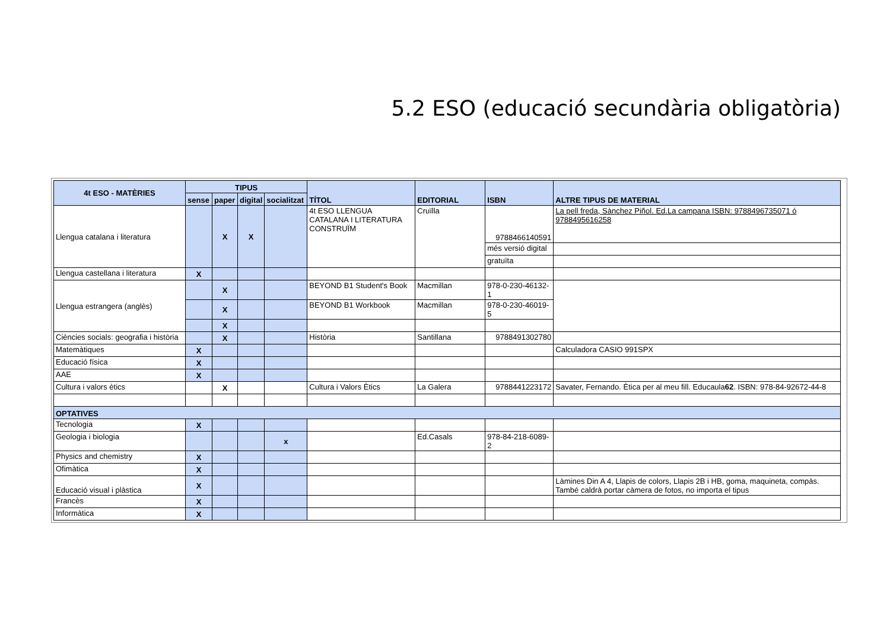5.2 ESO (educació secundària obligatòria)
| 4t ESO - MATÈRIES | TIPUS | | | | TÍTOL | EDITORIAL | ISBN | ALTRE TIPUS DE MATERIAL |
| --- | --- | --- | --- | --- | --- | --- | --- | --- |
| | sense | paper | digital | socialitzat | | | | |
| Llengua catalana i literatura | | X | X | | 4t ESO LLENGUA CATALANA I LITERATURA CONSTRUÏM | Cruïlla | 9788466140591 | La pell freda, Sànchez Piñol. Ed.La campana ISBN: 9788496735071 ó 9788495616258 |
| | | | | | | | més versió digital | |
| | | | | | | | gratuïta | |
| Llengua castellana i literatura | X | | | | | | | |
| Llengua estrangera (anglès) | | X | | | BEYOND B1 Student's Book | Macmillan | 978-0-230-46132-1 | |
| | | X | | | BEYOND B1 Workbook | Macmillan | 978-0-230-46019-5 | |
| | | X | | | | | | |
| Ciències socials: geografia i història | | X | | | Història | Santillana | 9788491302780 | |
| Matemàtiques | X | | | | | | | Calculadora CASIO 991SPX |
| Educació física | X | | | | | | | |
| AAE | X | | | | | | | |
| Cultura i valors ètics | | X | | | Cultura i Valors Ètics | La Galera | 9788441223172 | Savater, Fernando. Ètica per al meu fill. Educaula 62 . ISBN: 978-84-92672-44-8 |
| OPTATIVES | | | | | | | | |
| Tecnologia | X | | | | | | | |
| Geologia i biologia | | | | x | | Ed.Casals | 978-84-218-6089-2 | |
| Physics and chemistry | X | | | | | | | |
| Ofimàtica | X | | | | | | | |
| Educació visual i plàstica | X | | | | | | | Làmines Din A 4, Llapis de colors, Llapis 2B i HB, goma, maquineta, compàs. També caldrà portar càmera de fotos, no importa el tipus |
| Francès | X | | | | | | | |
| Informàtica | X | | | | | | | |